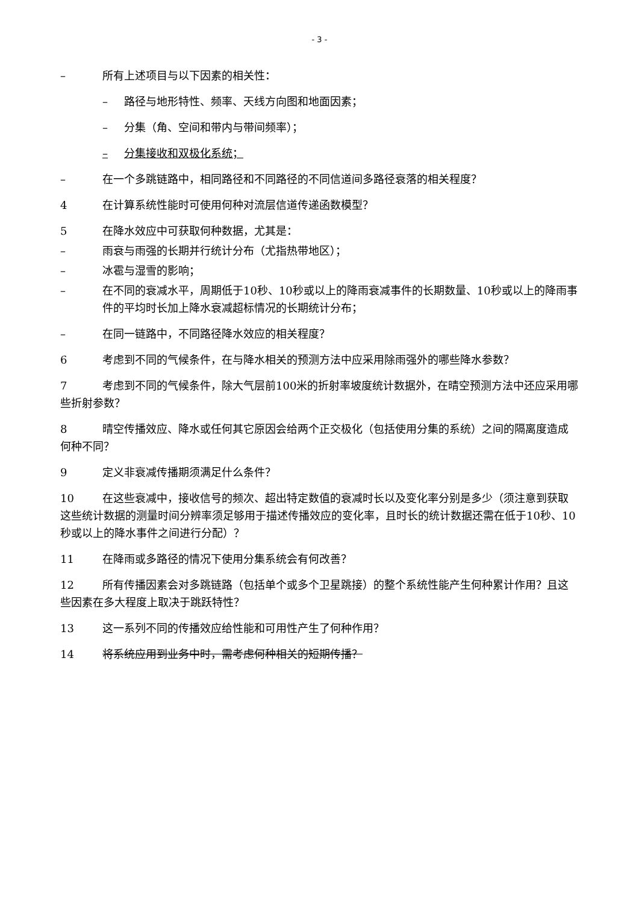- 3 -
– 所有上述项目与以下因素的相关性：
– 路径与地形特性、频率、天线方向图和地面因素；
– 分集（角、空间和带内与带间频率）；
– 分集接收和双极化系统；
– 在一个多跳链路中，相同路径和不同路径的不同信道间多路径衰落的相关程度？
4 在计算系统性能时可使用何种对流层信道传递函数模型？
5 在降水效应中可获取何种数据，尤其是：
– 雨衰与雨强的长期并行统计分布（尤指热带地区）；
– 冰雹与湿雪的影响；
– 在不同的衰减水平，周期低于10秒、10秒或以上的降雨衰减事件的长期数量、10秒或以上的降雨事件的平均时长加上降水衰减超标情况的长期统计分布；
– 在同一链路中，不同路径降水效应的相关程度？
6 考虑到不同的气候条件，在与降水相关的预测方法中应采用除雨强外的哪些降水参数？
7 考虑到不同的气候条件，除大气层前100米的折射率坡度统计数据外，在晴空预测方法中还应采用哪些折射参数？
8 晴空传播效应、降水或任何其它原因会给两个正交极化（包括使用分集的系统）之间的隔离度造成何种不同？
9 定义非衰减传播期须满足什么条件？
10 在这些衰减中，接收信号的频次、超出特定数值的衰减时长以及变化率分别是多少（须注意到获取这些统计数据的测量时间分辨率须足够用于描述传播效应的变化率，且时长的统计数据还需在低于10秒、10秒或以上的降水事件之间进行分配）？
11 在降雨或多路径的情况下使用分集系统会有何改善？
12 所有传播因素会对多跳链路（包括单个或多个卫星跳接）的整个系统性能产生何种累计作用？且这些因素在多大程度上取决于跳跃特性？
13 这一系列不同的传播效应给性能和可用性产生了何种作用？
14 将系统应用到业务中时，需考虑何种相关的短期传播？